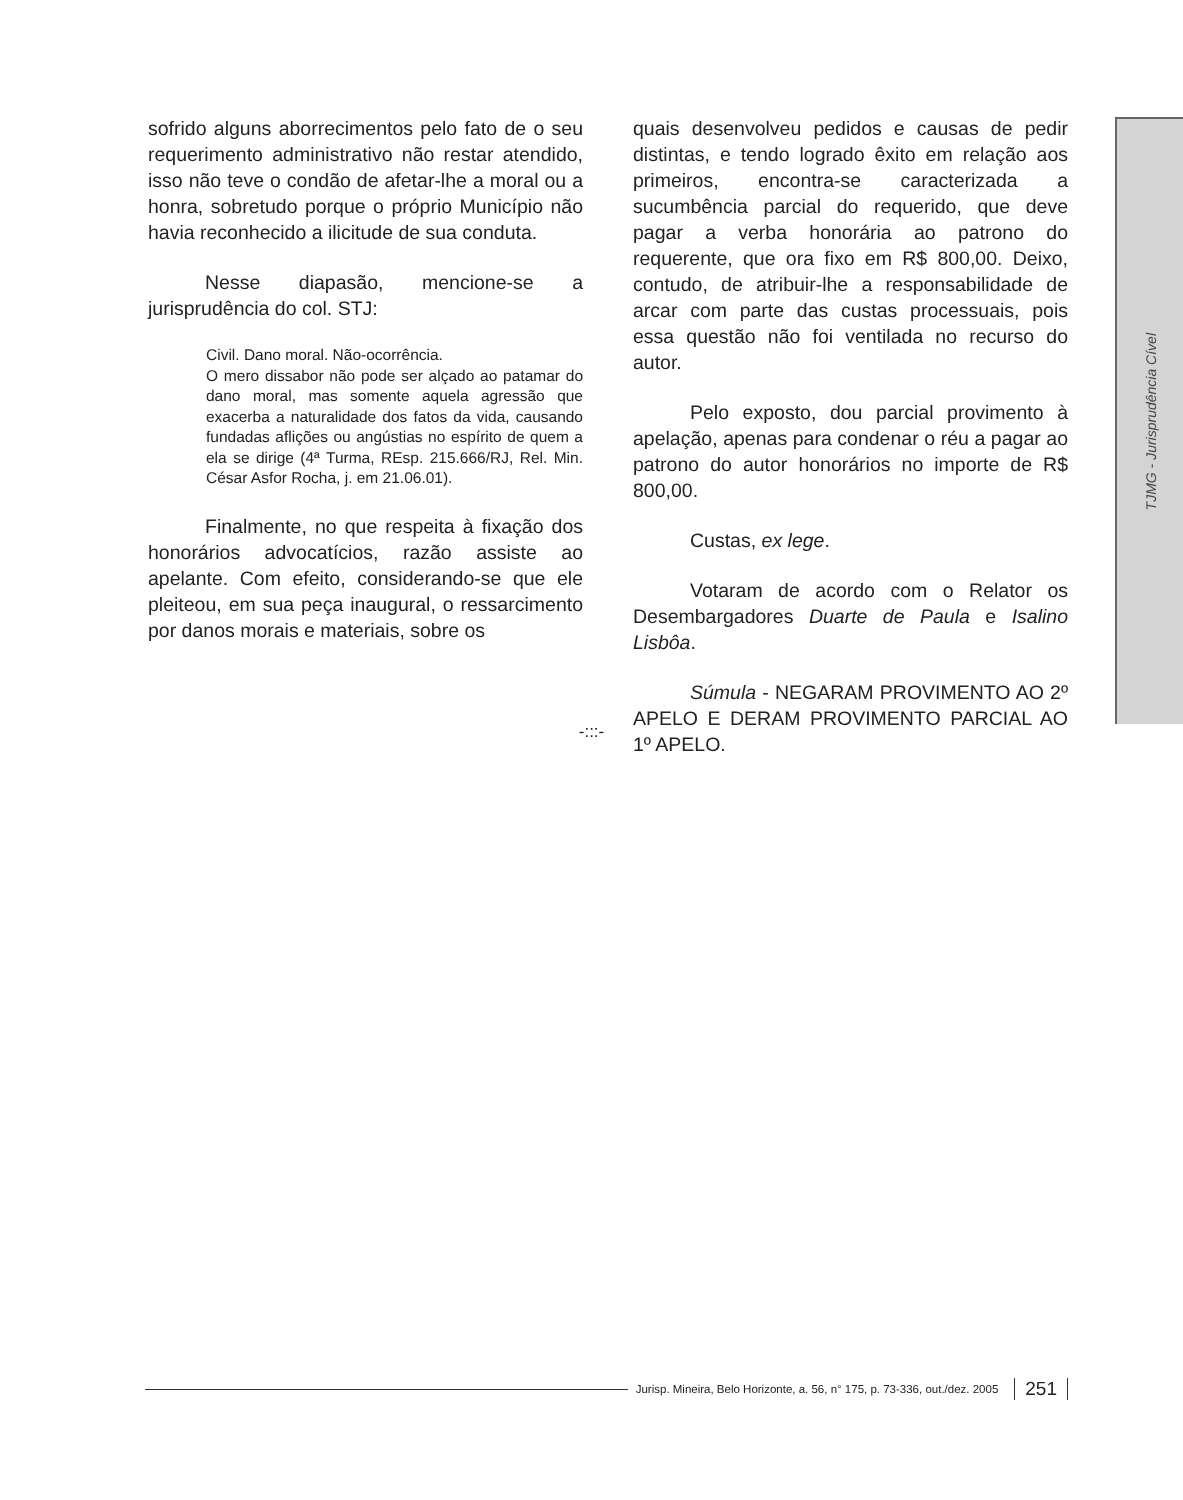sofrido alguns aborrecimentos pelo fato de o seu requerimento administrativo não restar atendido, isso não teve o condão de afetar-lhe a moral ou a honra, sobretudo porque o próprio Município não havia reconhecido a ilicitude de sua conduta.
Nesse diapasão, mencione-se a jurisprudência do col. STJ:
Civil. Dano moral. Não-ocorrência.
O mero dissabor não pode ser alçado ao patamar do dano moral, mas somente aquela agressão que exacerba a naturalidade dos fatos da vida, causando fundadas aflições ou angústias no espírito de quem a ela se dirige (4ª Turma, REsp. 215.666/RJ, Rel. Min. César Asfor Rocha, j. em 21.06.01).
Finalmente, no que respeita à fixação dos honorários advocatícios, razão assiste ao apelante. Com efeito, considerando-se que ele pleiteou, em sua peça inaugural, o ressarcimento por danos morais e materiais, sobre os
quais desenvolveu pedidos e causas de pedir distintas, e tendo logrado êxito em relação aos primeiros, encontra-se caracterizada a sucumbência parcial do requerido, que deve pagar a verba honorária ao patrono do requerente, que ora fixo em R$ 800,00. Deixo, contudo, de atribuir-lhe a responsabilidade de arcar com parte das custas processuais, pois essa questão não foi ventilada no recurso do autor.
Pelo exposto, dou parcial provimento à apelação, apenas para condenar o réu a pagar ao patrono do autor honorários no importe de R$ 800,00.
Custas, ex lege.
Votaram de acordo com o Relator os Desembargadores Duarte de Paula e Isalino Lisbôa.
Súmula - NEGARAM PROVIMENTO AO 2º APELO E DERAM PROVIMENTO PARCIAL AO 1º APELO.
-:::-
TJMG - Jurisprudência Cível
Jurisp. Mineira, Belo Horizonte, a. 56, n° 175, p. 73-336, out./dez. 2005 251